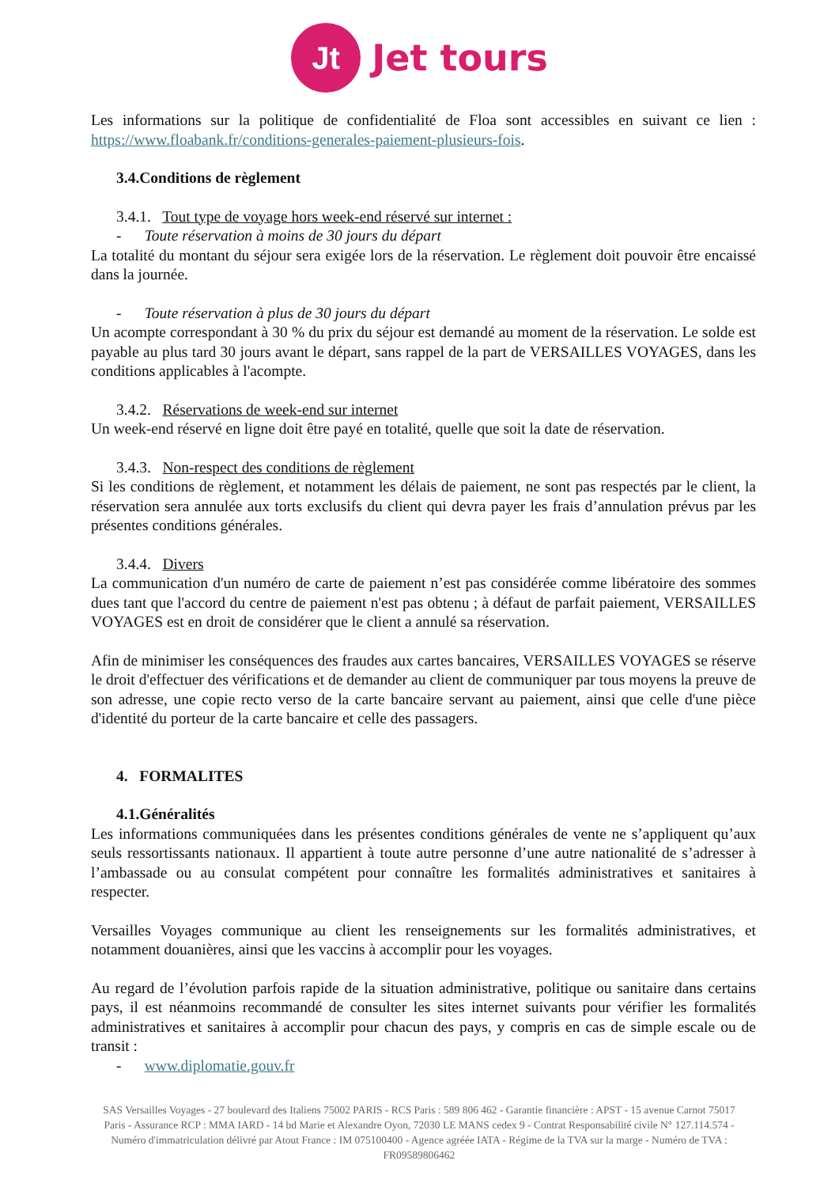Jt
Jet tours
Les informations sur la politique de confidentialité de Floa sont accessibles en suivant ce lien : https://www.floabank.fr/conditions-generales-paiement-plusieurs-fois.
3.4.Conditions de règlement
3.4.1. Tout type de voyage hors week-end réservé sur internet :
- Toute réservation à moins de 30 jours du départ
La totalité du montant du séjour sera exigée lors de la réservation. Le règlement doit pouvoir être encaissé dans la journée.
- Toute réservation à plus de 30 jours du départ
Un acompte correspondant à 30 % du prix du séjour est demandé au moment de la réservation. Le solde est payable au plus tard 30 jours avant le départ, sans rappel de la part de VERSAILLES VOYAGES, dans les conditions applicables à l'acompte.
3.4.2. Réservations de week-end sur internet
Un week-end réservé en ligne doit être payé en totalité, quelle que soit la date de réservation.
3.4.3. Non-respect des conditions de règlement
Si les conditions de règlement, et notamment les délais de paiement, ne sont pas respectés par le client, la réservation sera annulée aux torts exclusifs du client qui devra payer les frais d’annulation prévus par les présentes conditions générales.
3.4.4. Divers
La communication d'un numéro de carte de paiement n’est pas considérée comme libératoire des sommes dues tant que l'accord du centre de paiement n'est pas obtenu ; à défaut de parfait paiement, VERSAILLES VOYAGES est en droit de considérer que le client a annulé sa réservation.
Afin de minimiser les conséquences des fraudes aux cartes bancaires, VERSAILLES VOYAGES se réserve le droit d'effectuer des vérifications et de demander au client de communiquer par tous moyens la preuve de son adresse, une copie recto verso de la carte bancaire servant au paiement, ainsi que celle d'une pièce d'identité du porteur de la carte bancaire et celle des passagers.
4. FORMALITES
4.1.Généralités
Les informations communiquées dans les présentes conditions générales de vente ne s’appliquent qu’aux seuls ressortissants nationaux. Il appartient à toute autre personne d’une autre nationalité de s’adresser à l’ambassade ou au consulat compétent pour connaître les formalités administratives et sanitaires à respecter.
Versailles Voyages communique au client les renseignements sur les formalités administratives, et notamment douanières, ainsi que les vaccins à accomplir pour les voyages.
Au regard de l’évolution parfois rapide de la situation administrative, politique ou sanitaire dans certains pays, il est néanmoins recommandé de consulter les sites internet suivants pour vérifier les formalités administratives et sanitaires à accomplir pour chacun des pays, y compris en cas de simple escale ou de transit :
- www.diplomatie.gouv.fr
SAS Versailles Voyages - 27 boulevard des Italiens 75002 PARIS - RCS Paris : 589 806 462 - Garantie financière : APST - 15 avenue Carnot 75017 Paris - Assurance RCP : MMA IARD - 14 bd Marie et Alexandre Oyon, 72030 LE MANS cedex 9 - Contrat Responsabilité civile N° 127.114.574 - Numéro d'immatriculation délivré par Atout France : IM 075100400 - Agence agréée IATA - Régime de la TVA sur la marge - Numéro de TVA : FR09589806462